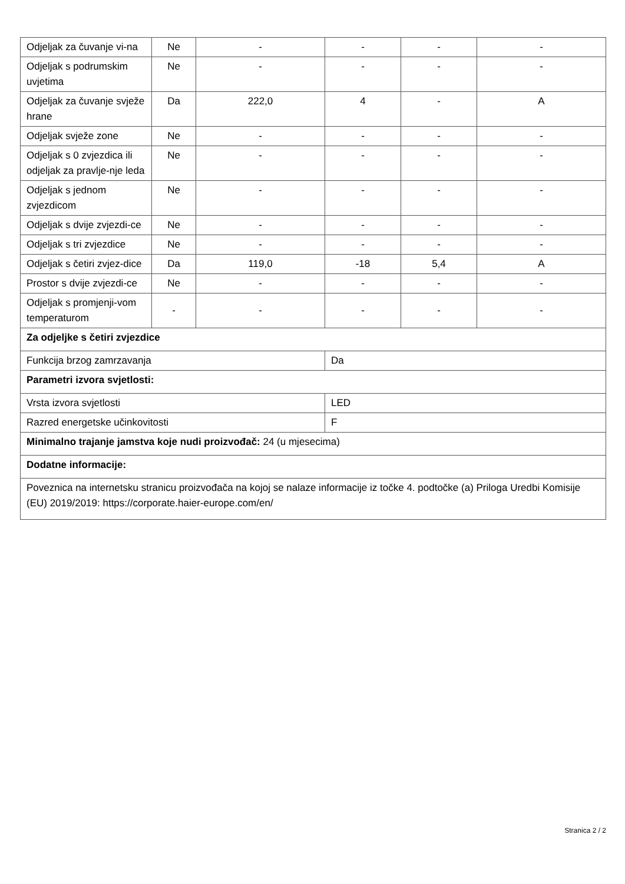| Odjeljak za čuvanje vi-na | Ne | - | - | - | - |
| Odjeljak s podrumskim uvjetima | Ne | - | - | - | - |
| Odjeljak za čuvanje svježe hrane | Da | 222,0 | 4 | - | A |
| Odjeljak svježe zone | Ne | - | - | - | - |
| Odjeljak s 0 zvjezdica ili odjeljak za pravlje-nje leda | Ne | - | - | - | - |
| Odjeljak s jednom zvjezdicom | Ne | - | - | - | - |
| Odjeljak s dvije zvjezdi-ce | Ne | - | - | - | - |
| Odjeljak s tri zvjezdice | Ne | - | - | - | - |
| Odjeljak s četiri zvjez-dice | Da | 119,0 | -18 | 5,4 | A |
| Prostor s dvije zvjezdi-ce | Ne | - | - | - | - |
| Odjeljak s promjenji-vom temperaturom | - | - | - | - | - |
| Za odjeljke s četiri zvjezdice | | | | | |
| Funkcija brzog zamrzavanja | | | Da | | |
| Parametri izvora svjetlosti: | | | | | |
| Vrsta izvora svjetlosti | | | LED | | |
| Razred energetske učinkovitosti | | | F | | |
| Minimalno trajanje jamstva koje nudi proizvođač: 24 (u mjesecima) | | | | | |
| Dodatne informacije: | | | | | |
| Poveznica na internetsku stranicu proizvođača na kojoj se nalaze informacije iz točke 4. podtočke (a) Priloga Uredbi Komisije (EU) 2019/2019: https://corporate.haier-europe.com/en/ | | | | | |
Stranica 2 / 2